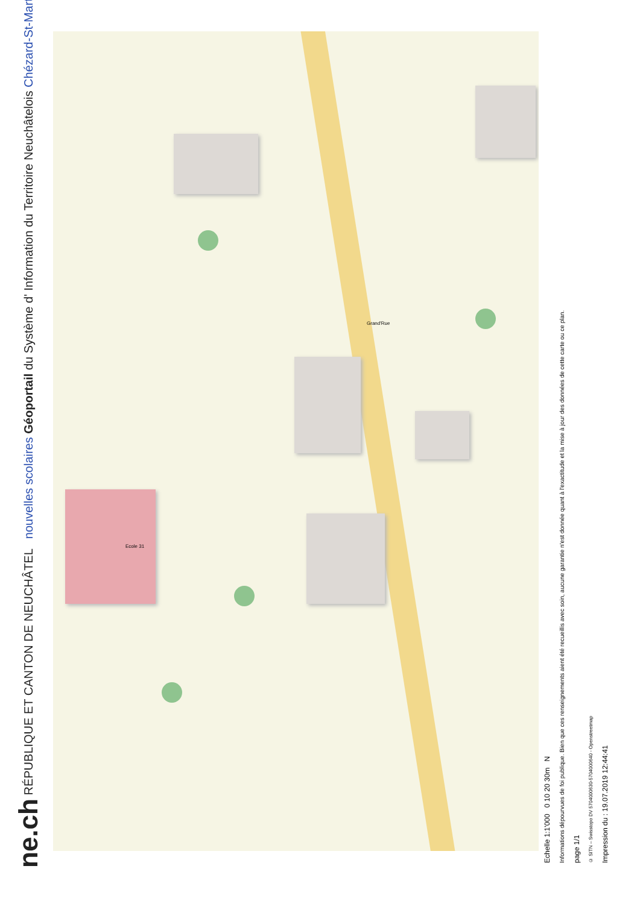ne.ch RÉPUBLIQUE ET CANTON DE NEUCHÂTEL nouvelles scolaires Géoportail du Système d' Information du Territoire Neuchâtelois Chézard-St-Martin
Grand'Rue
Ecole 31
Echelle 1:1'000 0 10 20 30m N
Informations dépourvues de foi publique. Bien que ces renseignements aient été recueillis avec soin, aucune garantie n'est donnée quant à l'exactitude et la mise à jour des données de cette carte ou ce plan.
page 1/1
© SITN – Swisstopo DV 5704000630-5704000640 - Openstreetmap
Impression du : 19.07.2019 12:44:41